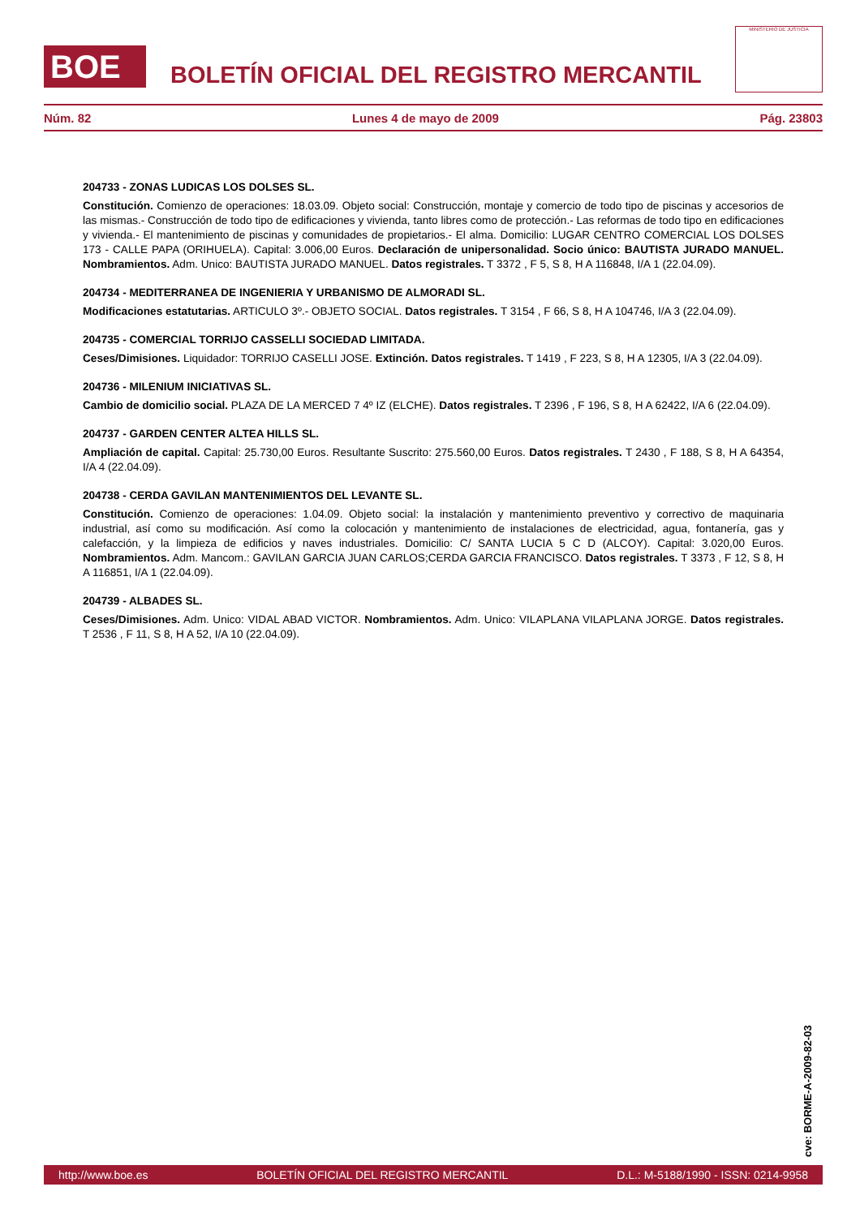BOE
BOLETÍN OFICIAL DEL REGISTRO MERCANTIL
MINISTERIO DE JUSTICIA
Núm. 82 Lunes 4 de mayo de 2009 Pág. 23803
204733 - ZONAS LUDICAS LOS DOLSES SL.
Constitución. Comienzo de operaciones: 18.03.09. Objeto social: Construcción, montaje y comercio de todo tipo de piscinas y accesorios de las mismas.- Construcción de todo tipo de edificaciones y vivienda, tanto libres como de protección.- Las reformas de todo tipo en edificaciones y vivienda.- El mantenimiento de piscinas y comunidades de propietarios.- El alma. Domicilio: LUGAR CENTRO COMERCIAL LOS DOLSES 173 - CALLE PAPA (ORIHUELA). Capital: 3.006,00 Euros. Declaración de unipersonalidad. Socio único: BAUTISTA JURADO MANUEL. Nombramientos. Adm. Unico: BAUTISTA JURADO MANUEL. Datos registrales. T 3372 , F 5, S 8, H A 116848, I/A 1 (22.04.09).
204734 - MEDITERRANEA DE INGENIERIA Y URBANISMO DE ALMORADI SL.
Modificaciones estatutarias. ARTICULO 3º.- OBJETO SOCIAL. Datos registrales. T 3154 , F 66, S 8, H A 104746, I/A 3 (22.04.09).
204735 - COMERCIAL TORRIJO CASSELLI SOCIEDAD LIMITADA.
Ceses/Dimisiones. Liquidador: TORRIJO CASELLI JOSE. Extinción. Datos registrales. T 1419 , F 223, S 8, H A 12305, I/A 3 (22.04.09).
204736 - MILENIUM INICIATIVAS SL.
Cambio de domicilio social. PLAZA DE LA MERCED 7 4º IZ (ELCHE). Datos registrales. T 2396 , F 196, S 8, H A 62422, I/A 6 (22.04.09).
204737 - GARDEN CENTER ALTEA HILLS SL.
Ampliación de capital. Capital: 25.730,00 Euros. Resultante Suscrito: 275.560,00 Euros. Datos registrales. T 2430 , F 188, S 8, H A 64354, I/A 4 (22.04.09).
204738 - CERDA GAVILAN MANTENIMIENTOS DEL LEVANTE SL.
Constitución. Comienzo de operaciones: 1.04.09. Objeto social: la instalación y mantenimiento preventivo y correctivo de maquinaria industrial, así como su modificación. Así como la colocación y mantenimiento de instalaciones de electricidad, agua, fontanería, gas y calefacción, y la limpieza de edificios y naves industriales. Domicilio: C/ SANTA LUCIA 5 C D (ALCOY). Capital: 3.020,00 Euros. Nombramientos. Adm. Mancom.: GAVILAN GARCIA JUAN CARLOS;CERDA GARCIA FRANCISCO. Datos registrales. T 3373 , F 12, S 8, H A 116851, I/A 1 (22.04.09).
204739 - ALBADES SL.
Ceses/Dimisiones. Adm. Unico: VIDAL ABAD VICTOR. Nombramientos. Adm. Unico: VILAPLANA VILAPLANA JORGE. Datos registrales. T 2536 , F 11, S 8, H A 52, I/A 10 (22.04.09).
cve: BORME-A-2009-82-03
http://www.boe.es BOLETÍN OFICIAL DEL REGISTRO MERCANTIL D.L.: M-5188/1990 - ISSN: 0214-9958